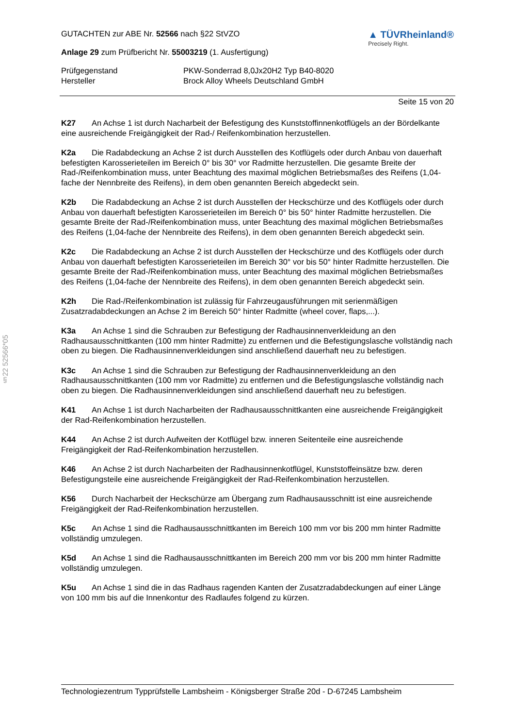§22 52566*05
GUTACHTEN zur ABE Nr. 52566 nach §22 StVZO
Anlage 29 zum Prüfbericht Nr. 55003219 (1. Ausfertigung)
▲ TÜVRheinland®
Precisely Right.
Prüfgegenstand
Hersteller
PKW-Sonderrad 8,0Jx20H2 Typ B40-8020
Brock Alloy Wheels Deutschland GmbH
Seite 15 von 20
K27 An Achse 1 ist durch Nacharbeit der Befestigung des Kunststoffinnenkotflügels an der Bördelkante eine ausreichende Freigängigkeit der Rad-/ Reifenkombination herzustellen.
K2a Die Radabdeckung an Achse 2 ist durch Ausstellen des Kotflügels oder durch Anbau von dauerhaft befestigten Karosserieteilen im Bereich 0° bis 30° vor Radmitte herzustellen. Die gesamte Breite der Rad-/Reifenkombination muss, unter Beachtung des maximal möglichen Betriebsmaßes des Reifens (1,04-fache der Nennbreite des Reifens), in dem oben genannten Bereich abgedeckt sein.
K2b Die Radabdeckung an Achse 2 ist durch Ausstellen der Heckschürze und des Kotflügels oder durch Anbau von dauerhaft befestigten Karosserieteilen im Bereich 0° bis 50° hinter Radmitte herzustellen. Die gesamte Breite der Rad-/Reifenkombination muss, unter Beachtung des maximal möglichen Betriebsmaßes des Reifens (1,04-fache der Nennbreite des Reifens), in dem oben genannten Bereich abgedeckt sein.
K2c Die Radabdeckung an Achse 2 ist durch Ausstellen der Heckschürze und des Kotflügels oder durch Anbau von dauerhaft befestigten Karosserieteilen im Bereich 30° vor bis 50° hinter Radmitte herzustellen. Die gesamte Breite der Rad-/Reifenkombination muss, unter Beachtung des maximal möglichen Betriebsmaßes des Reifens (1,04-fache der Nennbreite des Reifens), in dem oben genannten Bereich abgedeckt sein.
K2h Die Rad-/Reifenkombination ist zulässig für Fahrzeugausführungen mit serienmäßigen Zusatzradabdeckungen an Achse 2 im Bereich 50° hinter Radmitte (wheel cover, flaps,...).
K3a An Achse 1 sind die Schrauben zur Befestigung der Radhausinnenverkleidung an den Radhausausschnittkanten (100 mm hinter Radmitte) zu entfernen und die Befestigungslasche vollständig nach oben zu biegen. Die Radhausinnenverkleidungen sind anschließend dauerhaft neu zu befestigen.
K3c An Achse 1 sind die Schrauben zur Befestigung der Radhausinnenverkleidung an den Radhausausschnittkanten (100 mm vor Radmitte) zu entfernen und die Befestigungslasche vollständig nach oben zu biegen. Die Radhausinnenverkleidungen sind anschließend dauerhaft neu zu befestigen.
K41 An Achse 1 ist durch Nacharbeiten der Radhausausschnittkanten eine ausreichende Freigängigkeit der Rad-Reifenkombination herzustellen.
K44 An Achse 2 ist durch Aufweiten der Kotflügel bzw. inneren Seitenteile eine ausreichende Freigängigkeit der Rad-Reifenkombination herzustellen.
K46 An Achse 2 ist durch Nacharbeiten der Radhausinnenkotflügel, Kunststoffeinsätze bzw. deren Befestigungsteile eine ausreichende Freigängigkeit der Rad-Reifenkombination herzustellen.
K56 Durch Nacharbeit der Heckschürze am Übergang zum Radhausausschnitt ist eine ausreichende Freigängigkeit der Rad-Reifenkombination herzustellen.
K5c An Achse 1 sind die Radhausausschnittkanten im Bereich 100 mm vor bis 200 mm hinter Radmitte vollständig umzulegen.
K5d An Achse 1 sind die Radhausausschnittkanten im Bereich 200 mm vor bis 200 mm hinter Radmitte vollständig umzulegen.
K5u An Achse 1 sind die in das Radhaus ragenden Kanten der Zusatzradabdeckungen auf einer Länge von 100 mm bis auf die Innenkontur des Radlaufes folgend zu kürzen.
Technologiezentrum Typprüfstelle Lambsheim - Königsberger Straße 20d - D-67245 Lambsheim